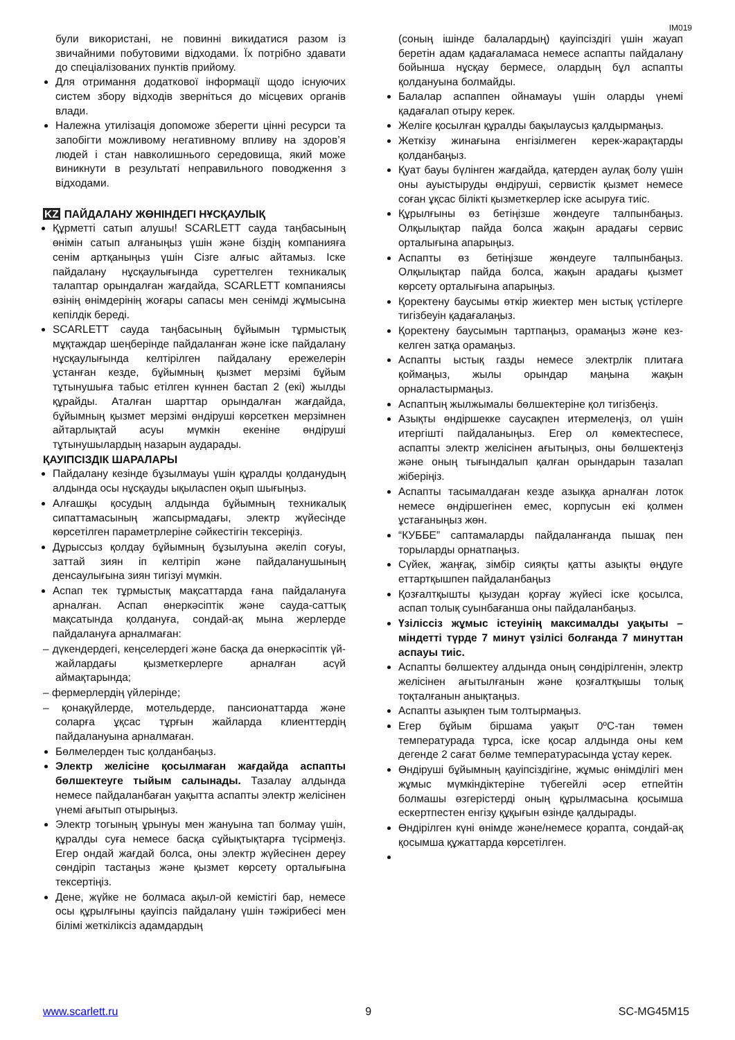IM019
були використані, не повинні викидатися разом із звичайними побутовими відходами. Їх потрібно здавати до спеціалізованих пунктів прийому.
Для отримання додаткової інформації щодо існуючих систем збору відходів зверніться до місцевих органів влади.
Належна утилізація допоможе зберегти цінні ресурси та запобігти можливому негативному впливу на здоров’я людей і стан навколишнього середовища, який може виникнути в результаті неправильного поводження з відходами.
KZ ПАЙДАЛАНУ ЖӨНІНДЕГІ НҰСҚАУЛЫҚ
Құрметті сатып алушы! SCARLETT сауда таңбасының өнімін сатып алғаныңыз үшін және біздің компанияға сенім артқаныңыз үшін Сізге алғыс айтамыз. Іске пайдалану нұсқаулығында суреттелген техникалық талаптар орындалған жағдайда, SCARLETT компаниясы өзінің өнімдерінің жоғары сапасы мен сенімді жұмысына кепілдік береді.
SCARLETT сауда таңбасының бұйымын тұрмыстық мұқтаждар шеңберінде пайдаланған және іске пайдалану нұсқаулығында келтірілген пайдалану ережелерін ұстанған кезде, бұйымның қызмет мерзімі бұйым тұтынушыға табыс етілген күннен бастап 2 (екі) жылды құрайды. Аталған шарттар орындалған жағдайда, бұйымның қызмет мерзімі өндіруші көрсеткен мерзімнен айтарлықтай асуы мүмкін екеніне өндіруші тұтынушылардың назарын аударады.
ҚАУІПСІЗДІК ШАРАЛАРЫ
Пайдалану кезінде бұзылмауы үшін құралды қолданудың алдында осы нұсқауды ықыласпен оқып шығыңыз.
Алғашқы қосудың алдында бұйымның техникалық сипаттамасының жапсырмадағы, электр жүйесінде көрсетілген параметрлеріне сәйкестігін тексеріңіз.
Дұрыссыз қолдау бұйымның бұзылуына әкеліп соғуы, заттай зиян іп келтіріп және пайдаланушының денсаулығына зиян тигізуі мүмкін.
Аспап тек тұрмыстық мақсаттарда ғана пайдалануға арналған. Аспап өнеркәсіптік және сауда-саттық мақсатында қолдануға, сондай-ақ мына жерлерде пайдалануға арналмаған:
– дүкендердегі, кеңселердегі және басқа да өнеркәсіптік үй-жайлардағы қызметкерлерге арналған асүй аймақтарында;
– фермерлердің үйлерінде;
– қонақүйлерде, мотельдерде, пансионаттарда және соларға ұқсас тұрғын жайларда клиенттердің пайдалануына арналмаған.
Бөлмелерден тыс қолданбаңыз.
Электр желісіне қосылмаған жағдайда аспапты бөлшектеуге тыйым салынады. Тазалау алдында немесе пайдаланбаған уақытта аспапты электр желісінен үнемі ағытып отырыңыз.
Электр тогының ұрынуы мен жануына тап болмау үшін, құралды суға немесе басқа сұйықтықтарға түсірмеңіз. Егер ондай жағдай болса, оны электр жүйесінен дереу сөндіріп тастаңыз және қызмет көрсету орталығына тексертіңіз.
Дене, жүйке не болмаса ақыл-ой кемістігі бар, немесе осы құрылғыны қауіпсіз пайдалану үшін тәжірибесі мен білімі жеткіліксіз адамдардың
(соның ішінде балалардың) қауіпсіздігі үшін жауап беретін адам қадағаламаса немесе аспапты пайдалану бойынша нұсқау бермесе, олардың бұл аспапты қолдануына болмайды.
Балалар аспаппен ойнамауы үшін оларды үнемі қадағалап отыру керек.
Желіге қосылған құралды бақылаусыз қалдырмаңыз.
Жеткізу жинағына енгізілмеген керек-жарақтарды қолданбаңыз.
Қуат бауы бүлінген жағдайда, қатерден аулақ болу үшін оны ауыстыруды өндіруші, сервистік қызмет немесе соған ұқсас білікті қызметкерлер іске асыруға тиіс.
Құрылғыны өз бетіңізше жөндеуге талпынбаңыз. Олқылықтар пайда болса жақын арадағы сервис орталығына апарыңыз.
Аспапты өз бетіңізше жөндеуге талпынбаңыз. Олқылықтар пайда болса, жақын арадағы қызмет көрсету орталығына апарыңыз.
Қоректену баусымы өткір жиектер мен ыстық үстілерге тигізбеуін қадағалаңыз.
Қоректену баусымын тартпаңыз, орамаңыз және кез-келген затқа орамаңыз.
Аспапты ыстық газды немесе электрлік плитаға қоймаңыз, жылы орындар маңына жақын орналастырмаңыз.
Аспаптың жылжымалы бөлшектеріне қол тигізбеңіз.
Азықты өндіршекке саусақпен итермелеңіз, ол үшін итергішті пайдаланыңыз. Егер ол көмектеспесе, аспапты электр желісінен ағытыңыз, оны бөлшектеңіз және оның тығындалып қалған орындарын тазалап жіберіңіз.
Аспапты тасымалдаған кезде азыққа арналған лоток немесе өндіршегінен емес, корпусын екі қолмен ұстағаныңыз жөн.
“КУББЕ” саптамаларды пайдаланғанда пышақ пен торыларды орнатпаңыз.
Сүйек, жаңғақ, зімбір сияқты қатты азықты өңдуге еттартқышпен пайдаланбаңыз
Қозғалтқышты қызудан қорғау жүйесі іске қосылса, аспап толық суынбағанша оны пайдаланбаңыз.
Үзіліссіз жұмыс істеуінің максималды уақыты – міндетті түрде 7 минут үзілісі болғанда 7 минуттан аспауы тиіс.
Аспапты бөлшектеу алдында оның сөндірілгенін, электр желісінен ағытылғанын және қозғалтқышы толық тоқталғанын анықтаңыз.
Аспапты азықпен тым толтырмаңыз.
Егер бұйым біршама уақыт 0ºC-тан төмен температурада тұрса, іске қосар алдында оны кем дегенде 2 сағат бөлме температурасында ұстау керек.
Өндіруші бұйымның қауіпсіздігіне, жұмыс өнімділігі мен жұмыс мүмкіндіктеріне түбегейлі әсер етпейтін болмашы өзгерістерді оның құрылмасына қосымша ескертпестен енгізу құқығын өзінде қалдырады.
Өндірілген күні өнімде және/немесе қорапта, сондай-ақ қосымша құжаттарда көрсетілген.
www.scarlett.ru 9 SC-MG45M15